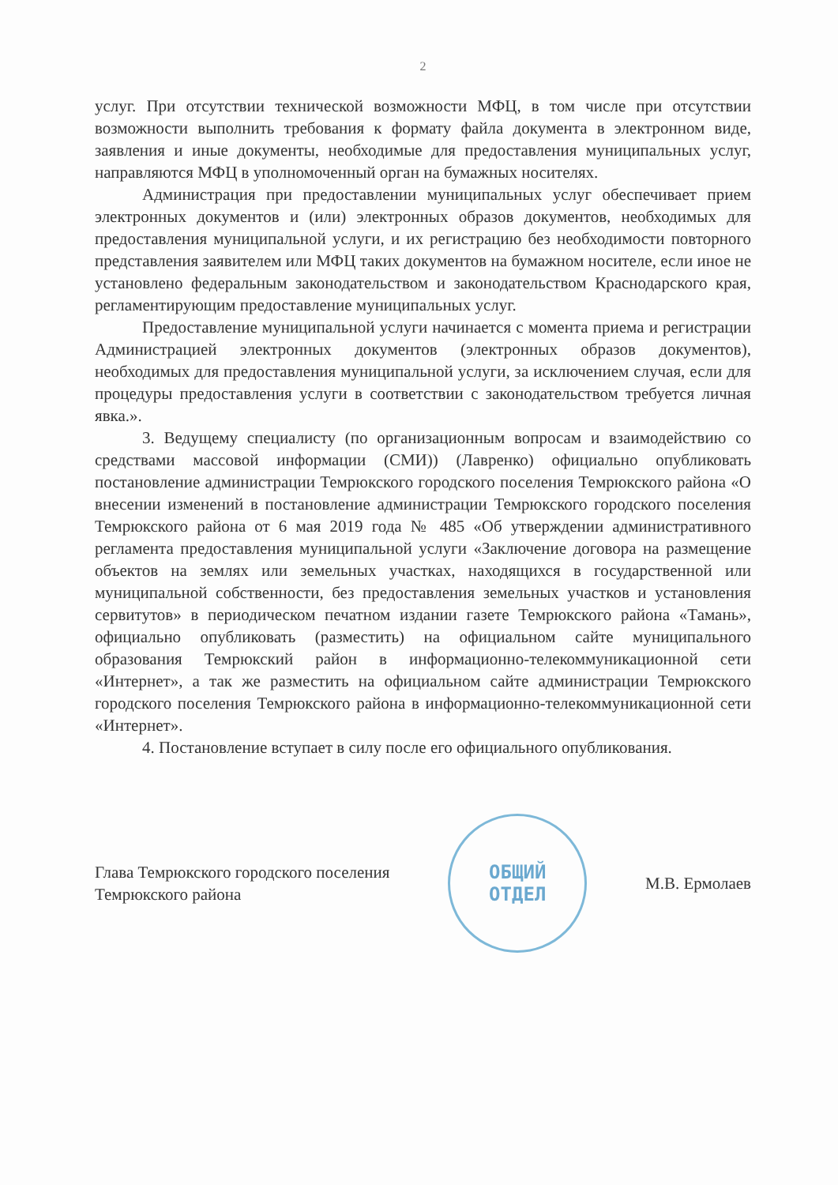2
услуг. При отсутствии технической возможности МФЦ, в том числе при отсутствии возможности выполнить требования к формату файла документа в электронном виде, заявления и иные документы, необходимые для предоставления муниципальных услуг, направляются МФЦ в уполномоченный орган на бумажных носителях.
Администрация при предоставлении муниципальных услуг обеспечивает прием электронных документов и (или) электронных образов документов, необходимых для предоставления муниципальной услуги, и их регистрацию без необходимости повторного представления заявителем или МФЦ таких документов на бумажном носителе, если иное не установлено федеральным законодательством и законодательством Краснодарского края, регламентирующим предоставление муниципальных услуг.
Предоставление муниципальной услуги начинается с момента приема и регистрации Администрацией электронных документов (электронных образов документов), необходимых для предоставления муниципальной услуги, за исключением случая, если для процедуры предоставления услуги в соответствии с законодательством требуется личная явка.».
3. Ведущему специалисту (по организационным вопросам и взаимодействию со средствами массовой информации (СМИ)) (Лавренко) официально опубликовать постановление администрации Темрюкского городского поселения Темрюкского района «О внесении изменений в постановление администрации Темрюкского городского поселения Темрюкского района от 6 мая 2019 года № 485 «Об утверждении административного регламента предоставления муниципальной услуги «Заключение договора на размещение объектов на землях или земельных участках, находящихся в государственной или муниципальной собственности, без предоставления земельных участков и установления сервитутов» в периодическом печатном издании газете Темрюкского района «Тамань», официально опубликовать (разместить) на официальном сайте муниципального образования Темрюкский район в информационно-телекоммуникационной сети «Интернет», а так же разместить на официальном сайте администрации Темрюкского городского поселения Темрюкского района в информационно-телекоммуникационной сети «Интернет».
4. Постановление вступает в силу после его официального опубликования.
Глава Темрюкского городского поселения
Темрюкского района
ОБЩИЙ
ОТДЕЛ
М.В. Ермолаев